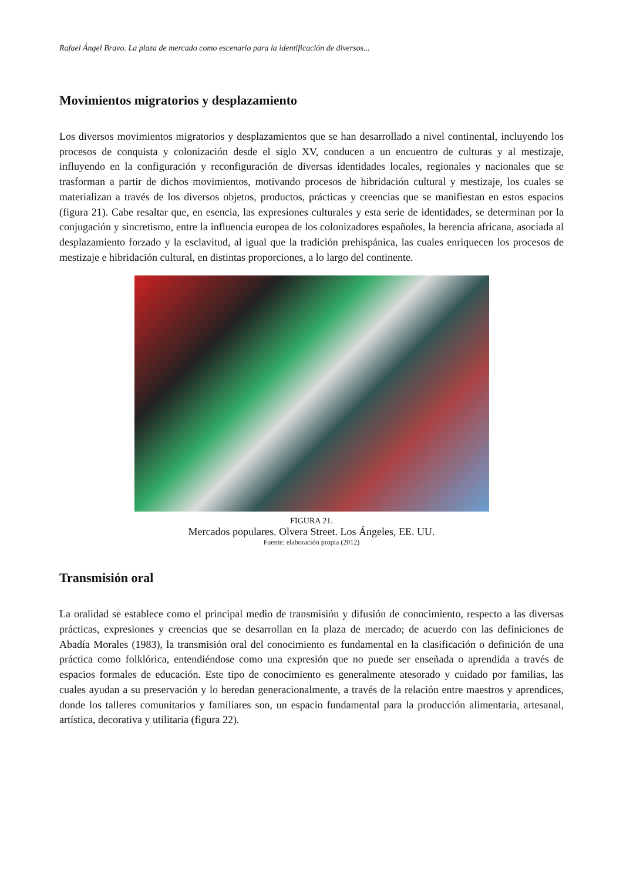Rafael Ángel Bravo. La plaza de mercado como escenario para la identificación de diversos...
Movimientos migratorios y desplazamiento
Los diversos movimientos migratorios y desplazamientos que se han desarrollado a nivel continental, incluyendo los procesos de conquista y colonización desde el siglo XV, conducen a un encuentro de culturas y al mestizaje, influyendo en la configuración y reconfiguración de diversas identidades locales, regionales y nacionales que se trasforman a partir de dichos movimientos, motivando procesos de hibridación cultural y mestizaje, los cuales se materializan a través de los diversos objetos, productos, prácticas y creencias que se manifiestan en estos espacios (figura 21). Cabe resaltar que, en esencia, las expresiones culturales y esta serie de identidades, se determinan por la conjugación y sincretismo, entre la influencia europea de los colonizadores españoles, la herencia africana, asociada al desplazamiento forzado y la esclavitud, al igual que la tradición prehispánica, las cuales enriquecen los procesos de mestizaje e hibridación cultural, en distintas proporciones, a lo largo del continente.
FIGURA 21.
Mercados populares. Olvera Street. Los Ángeles, EE. UU.
Fuente: elaboración propia (2012)
Transmisión oral
La oralidad se establece como el principal medio de transmisión y difusión de conocimiento, respecto a las diversas prácticas, expresiones y creencias que se desarrollan en la plaza de mercado; de acuerdo con las definiciones de Abadía Morales (1983), la transmisión oral del conocimiento es fundamental en la clasificación o definición de una práctica como folklórica, entendiéndose como una expresión que no puede ser enseñada o aprendida a través de espacios formales de educación. Este tipo de conocimiento es generalmente atesorado y cuidado por familias, las cuales ayudan a su preservación y lo heredan generacionalmente, a través de la relación entre maestros y aprendices, donde los talleres comunitarios y familiares son, un espacio fundamental para la producción alimentaria, artesanal, artística, decorativa y utilitaria (figura 22).